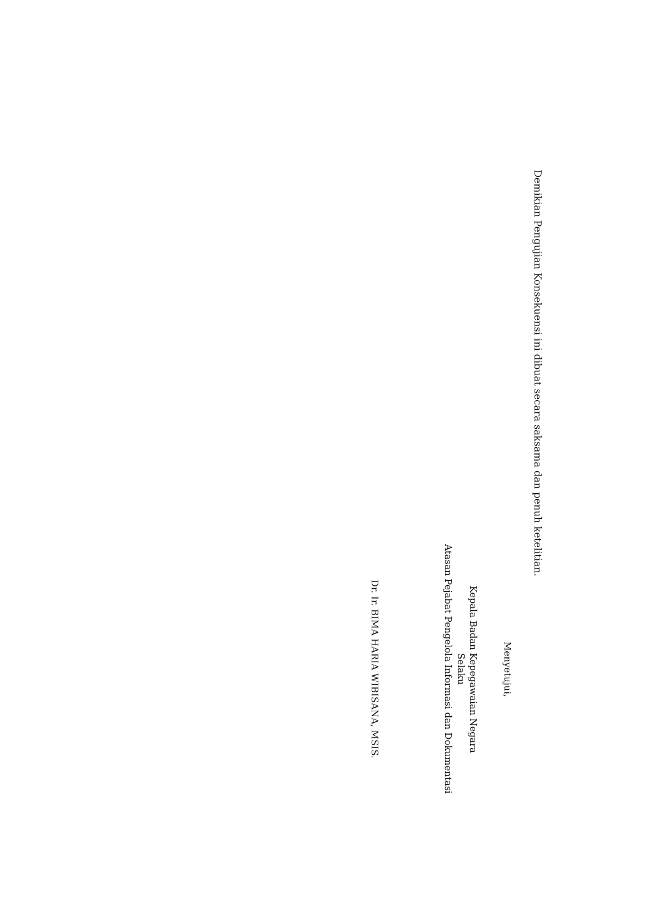Demikian Pengujian Konsekuensi ini dibuat secara saksama dan penuh ketelitian.
Menyetujui,
Kepala Badan Kepegawaian Negara
Selaku
Atasan Pejabat Pengelola Informasi dan Dokumentasi
Dr. Ir. BIMA HARIA WIBISANA, MSIS.